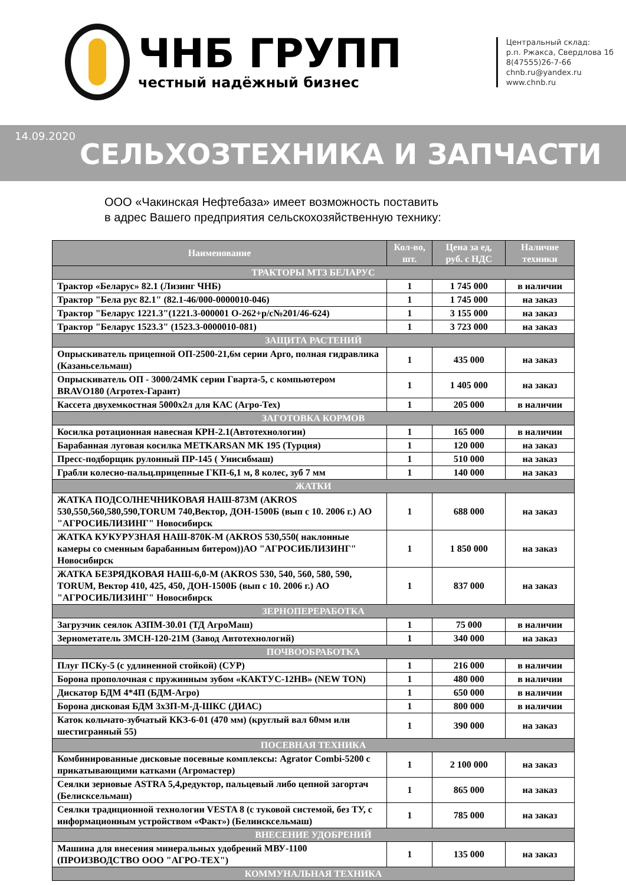ЧНБ ГРУПП
честный надёжный бизнес
Центральный склад:
р.п. Ржакса, Свердлова 1б
8(47555)26-7-66
chnb.ru@yandex.ru
www.chnb.ru
14.09.2020
СЕЛЬХОЗТЕХНИКА И ЗАПЧАСТИ
ООО «Чакинская Нефтебаза» имеет возможность поставить
в адрес Вашего предприятия сельскохозяйственную технику:
| Наименование | Кол-во, шт. | Цена за ед, руб. с НДС | Наличие техники |
| --- | --- | --- | --- |
| ТРАКТОРЫ МТЗ БЕЛАРУС | | | |
| Трактор «Беларус» 82.1 (Лизинг ЧНБ) | 1 | 1 745 000 | в наличии |
| Трактор "Бела рус 82.1" (82.1-46/000-0000010-046) | 1 | 1 745 000 | на заказ |
| Трактор "Беларус 1221.3"(1221.3-000001 О-262+р/с№201/46-624) | 1 | 3 155 000 | на заказ |
| Трактор "Беларус 1523.3" (1523.3-0000010-081) | 1 | 3 723 000 | на заказ |
| ЗАЩИТА РАСТЕНИЙ | | | |
| Опрыскиватель прицепной ОП-2500-21,6м серии Арго, полная гидравлика (Казаньсельмаш) | 1 | 435 000 | на заказ |
| Опрыскиватель ОП - 3000/24МК серии Гварта-5, с компьютером BRAVO180 (Агротех-Гарант) | 1 | 1 405 000 | на заказ |
| Кассета двухемкостная 5000х2л для КАС (Агро-Тех) | 1 | 205 000 | в наличии |
| ЗАГОТОВКА КОРМОВ | | | |
| Косилка ротационная навесная КРН-2.1(Автотехнологии) | 1 | 165 000 | в наличии |
| Барабанная луговая косилка METKARSAN MK 195 (Турция) | 1 | 120 000 | на заказ |
| Пресс-подборщик рулонный ПР-145 ( Унисибмаш) | 1 | 510 000 | на заказ |
| Грабли колесно-пальц.прицепные ГКП-6,1 м, 8 колес, зуб 7 мм | 1 | 140 000 | на заказ |
| ЖАТКИ | | | |
| ЖАТКА ПОДСОЛНЕЧНИКОВАЯ НАШ-873М (AKROS 530,550,560,580,590,TORUM 740,Вектор, ДОН-1500Б (вып с 10. 2006 г.) АО "АГРОСИБЛИЗИНГ" Новосибирск | 1 | 688 000 | на заказ |
| ЖАТКА КУКУРУЗНАЯ НАШ-870К-М (AKROS 530,550( наклонные камеры со сменным барабанным битером))АО "АГРОСИБЛИЗИНГ" Новосибирск | 1 | 1 850 000 | на заказ |
| ЖАТКА БЕЗРЯДКОВАЯ НАШ-6,0-М (AKROS 530, 540, 560, 580, 590, TORUM, Вектор 410, 425, 450, ДОН-1500Б (вып с 10. 2006 г.) АО "АГРОСИБЛИЗИНГ" Новосибирск | 1 | 837 000 | на заказ |
| ЗЕРНОПЕРЕРАБОТКА | | | |
| Загрузчик сеялок АЗПМ-30.01 (ТД АгроМаш) | 1 | 75 000 | в наличии |
| Зернометатель ЗМСН-120-21М (Завод Автотехнологий) | 1 | 340 000 | на заказ |
| ПОЧВООБРАБОТКА | | | |
| Плуг ПСКу-5 (с удлиненной стойкой) (СУР) | 1 | 216 000 | в наличии |
| Борона прополочная с пружинным зубом «КАКТУС-12НВ» (NEW TON) | 1 | 480 000 | в наличии |
| Дискатор БДМ 4*4П (БДМ-Агро) | 1 | 650 000 | в наличии |
| Борона дисковая БДМ 3х3П-М-Д-ШКС (ДИАС) | 1 | 800 000 | в наличии |
| Каток кольчато-зубчатый ККЗ-6-01 (470 мм) (круглый вал 60мм или шестигранный 55) | 1 | 390 000 | на заказ |
| ПОСЕВНАЯ ТЕХНИКА | | | |
| Комбинированные дисковые посевные комплексы: Agrator Combi-5200 с прикатывающими катками (Агромастер) | 1 | 2 100 000 | на заказ |
| Сеялки зерновые ASTRA 5,4,редуктор, пальцевый либо цепной загортач (Белисксельмаш) | 1 | 865 000 | на заказ |
| Сеялки традиционной технологии VESTA 8 (с туковой системой, без ТУ, с информационным устройством «Факт») (Белинсксельмаш) | 1 | 785 000 | на заказ |
| ВНЕСЕНИЕ УДОБРЕНИЙ | | | |
| Машина для внесения минеральных удобрений МВУ-1100 (ПРОИЗВОДСТВО ООО "АГРО-ТЕХ") | 1 | 135 000 | на заказ |
| КОММУНАЛЬНАЯ ТЕХНИКА | | | |